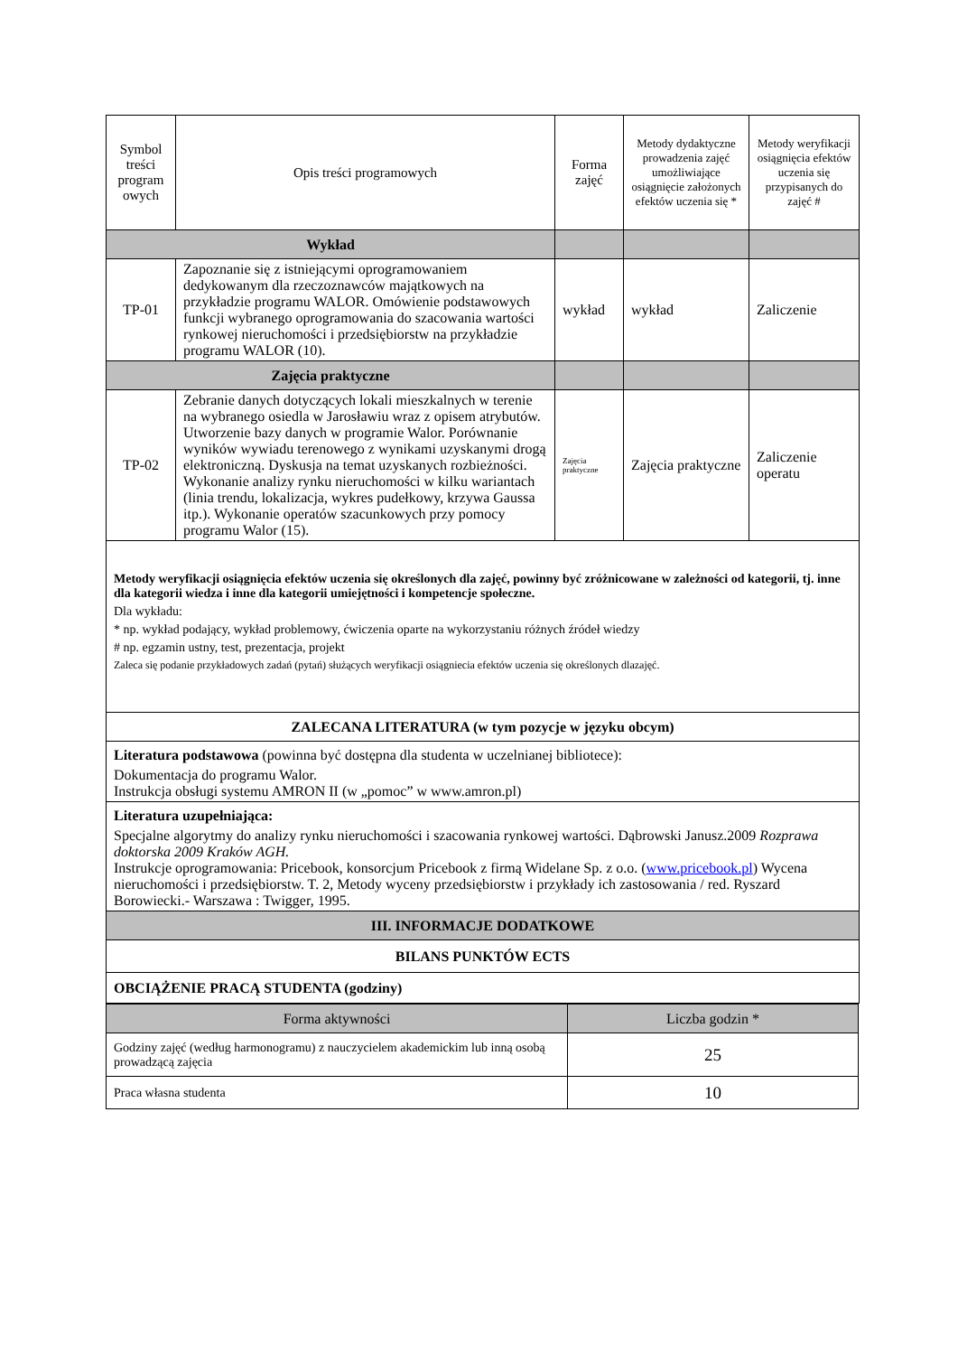| Symbol treści program owych | Opis treści programowych | Forma zajęć | Metody dydaktyczne prowadzenia zajęć umożliwiające osiągnięcie założonych efektów uczenia się * | Metody weryfikacji osiągnięcia efektów uczenia się przypisanych do zajęć # |
| --- | --- | --- | --- | --- |
| Wykład | | | | |
| TP-01 | Zapoznanie się z istniejącymi oprogramowaniem dedykowanym dla rzeczoznawców majątkowych na przykładzie programu WALOR. Omówienie podstawowych funkcji wybranego oprogramowania do szacowania wartości rynkowej nieruchomości i przedsiębiorstw na przykładzie programu WALOR (10). | wykład | wykład | Zaliczenie |
| Zajęcia praktyczne | | | | |
| TP-02 | Zebranie danych dotyczących lokali mieszkalnych w terenie na wybranego osiedla w Jarosławiu wraz z opisem atrybutów. Utworzenie bazy danych w programie Walor. Porównanie wyników wywiadu terenowego z wynikami uzyskanymi drogą elektroniczną. Dyskusja na temat uzyskanych rozbieżności. Wykonanie analizy rynku nieruchomości w kilku wariantach (linia trendu, lokalizacja, wykres pudełkowy, krzywa Gaussa itp.). Wykonanie operatów szacunkowych przy pomocy programu Walor (15). | Zajęcia praktyczne | Zajęcia praktyczne | Zaliczenie operatu |
| Metody weryfikacji osiągnięcia efektów uczenia się określonych dla zajęć, powinny być zróżnicowane w zależności od kategorii, tj. inne dla kategorii wiedza i inne dla kategorii umiejętności i kompetencje społeczne. Dla wykładu: * np. wykład podający, wykład problemowy, ćwiczenia oparte na wykorzystaniu różnych źródeł wiedzy # np. egzamin ustny, test, prezentacja, projekt Zaleca się podanie przykładowych zadań (pytań) służących weryfikacji osiągniecia efektów uczenia się określonych dlazajęć. | | | | |
| ZALECANA LITERATURA (w tym pozycje w języku obcym) | | | | |
| Literatura podstawowa (powinna być dostępna dla studenta w uczelnianej bibliotece): Dokumentacja do programu Walor. Instrukcja obsługi systemu AMRON II (w „pomoc” w www.amron.pl) | | | | |
| Literatura uzupełniająca: Specjalne algorytmy do analizy rynku nieruchomości i szacowania rynkowej wartości. Dąbrowski Janusz.2009 Rozprawa doktorska 2009 Kraków AGH. Instrukcje oprogramowania: Pricebook, konsorcjum Pricebook z firmą Widelane Sp. z o.o. ( www.pricebook.pl ) Wycena nieruchomości i przedsiębiorstw. T. 2, Metody wyceny przedsiębiorstw i przykłady ich zastosowania / red. Ryszard Borowiecki.- Warszawa : Twigger, 1995. | | | | |
| III. INFORMACJE DODATKOWE | | | | |
| BILANS PUNKTÓW ECTS | | | | |
| OBCIĄŻENIE PRACĄ STUDENTA (godziny) | | | | |
| Forma aktywności | Liczba godzin * |
| --- | --- |
| Godziny zajęć (według harmonogramu) z nauczycielem akademickim lub inną osobą prowadzącą zajęcia | 25 |
| Praca własna studenta | 10 |